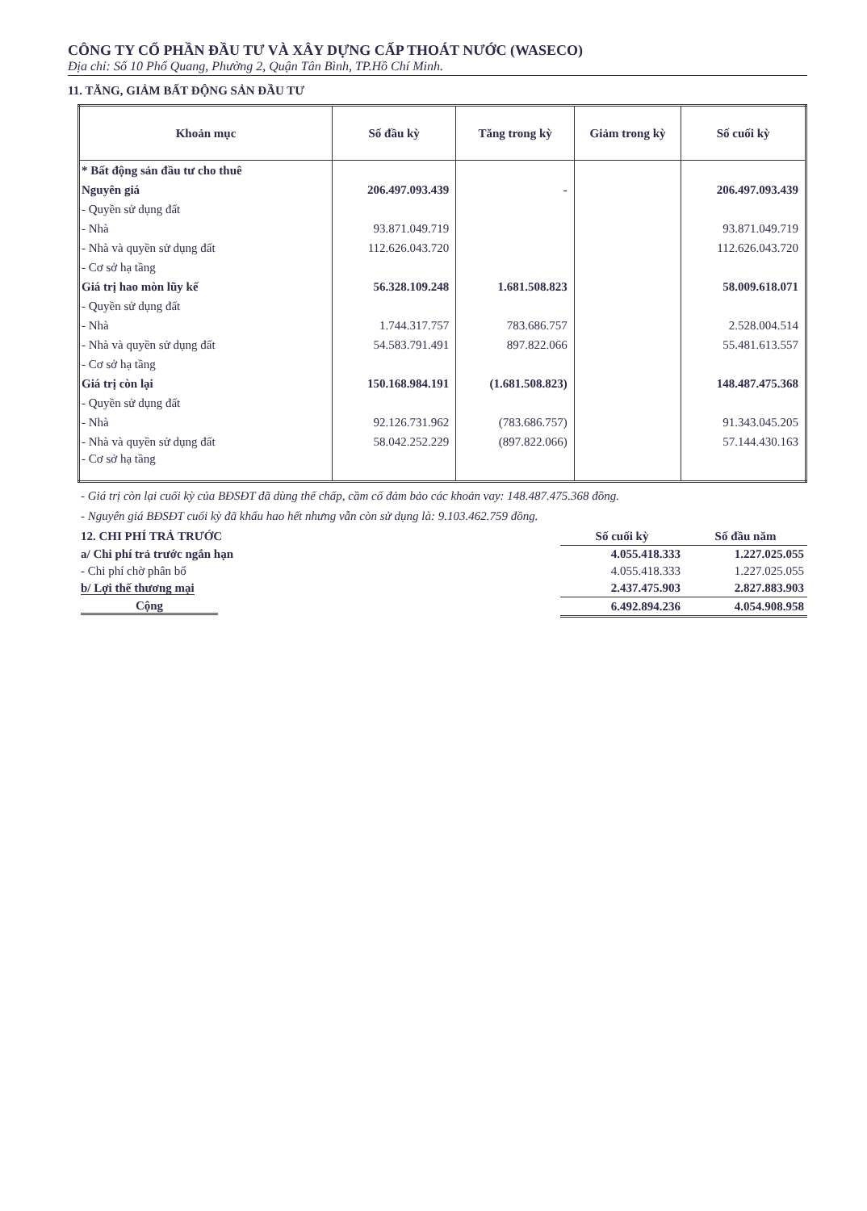CÔNG TY CỔ PHẦN ĐẦU TƯ VÀ XÂY DỰNG CẤP THOÁT NƯỚC (WASECO)
Địa chỉ: Số 10 Phổ Quang, Phường 2, Quận Tân Bình, TP.Hồ Chí Minh.
11. TĂNG, GIẢM BẤT ĐỘNG SẢN ĐẦU TƯ
| Khoản mục | Số đầu kỳ | Tăng trong kỳ | Giảm trong kỳ | Số cuối kỳ |
| --- | --- | --- | --- | --- |
| * Bất động sản đầu tư cho thuê | | | | |
| Nguyên giá | 206.497.093.439 | - | | 206.497.093.439 |
| - Quyền sử dụng đất | | | | |
| - Nhà | 93.871.049.719 | | | 93.871.049.719 |
| - Nhà và quyền sử dụng đất | 112.626.043.720 | | | 112.626.043.720 |
| - Cơ sở hạ tầng | | | | |
| Giá trị hao mòn lũy kế | 56.328.109.248 | 1.681.508.823 | | 58.009.618.071 |
| - Quyền sử dụng đất | | | | |
| - Nhà | 1.744.317.757 | 783.686.757 | | 2.528.004.514 |
| - Nhà và quyền sử dụng đất | 54.583.791.491 | 897.822.066 | | 55.481.613.557 |
| - Cơ sở hạ tầng | | | | |
| Giá trị còn lại | 150.168.984.191 | (1.681.508.823) | | 148.487.475.368 |
| - Quyền sử dụng đất | | | | |
| - Nhà | 92.126.731.962 | (783.686.757) | | 91.343.045.205 |
| - Nhà và quyền sử dụng đất | 58.042.252.229 | (897.822.066) | | 57.144.430.163 |
| - Cơ sở hạ tầng | | | | |
- Giá trị còn lại cuối kỳ của BĐSĐT đã dùng thế chấp, cầm cố đảm bảo các khoản vay: 148.487.475.368 đồng.
- Nguyên giá BĐSĐT cuối kỳ đã khấu hao hết nhưng vẫn còn sử dụng là: 9.103.462.759 đồng.
| 12. CHI PHÍ TRẢ TRƯỚC | Số cuối kỳ | Số đầu năm |
| a/ Chi phí trả trước ngắn hạn | 4.055.418.333 | 1.227.025.055 |
| - Chi phí chờ phân bổ | 4.055.418.333 | 1.227.025.055 |
| b/ Lợi thế thương mại | 2.437.475.903 | 2.827.883.903 |
| Cộng | 6.492.894.236 | 4.054.908.958 |